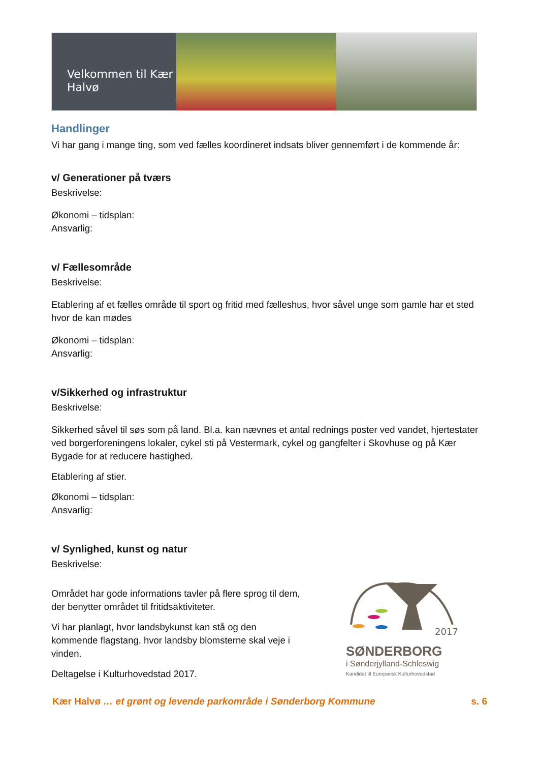Velkommen til Kær Halvø
Handlinger
Vi har gang i mange ting, som ved fælles koordineret indsats bliver gennemført i de kommende år:
v/ Generationer på tværs
Beskrivelse:
Økonomi – tidsplan:
Ansvarlig:
v/ Fællesområde
Beskrivelse:
Etablering af et fælles område til sport og fritid med fælleshus, hvor såvel unge som gamle har et sted hvor de kan mødes
Økonomi – tidsplan:
Ansvarlig:
v/Sikkerhed og infrastruktur
Beskrivelse:
Sikkerhed såvel til søs som på land. Bl.a. kan nævnes et antal rednings poster ved vandet, hjertestater ved borgerforeningens lokaler, cykel sti på Vestermark, cykel og gangfelter i Skovhuse og på Kær Bygade for at reducere hastighed.
Etablering af stier.
Økonomi – tidsplan:
Ansvarlig:
v/ Synlighed, kunst og natur
Beskrivelse:
Området har gode informations tavler på flere sprog til dem, der benytter området til fritidsaktiviteter.
Vi har planlagt, hvor landsbykunst kan stå og den kommende flagstang, hvor landsby blomsterne skal veje i vinden.
Deltagelse i Kulturhovedstad 2017.
2017
SØNDERBORG
i Sønderjylland-Schleswig
Kandidat til Europæisk Kulturhovedstad
Kær Halvø … et grønt og levende parkområde i Sønderborg Kommune s. 6